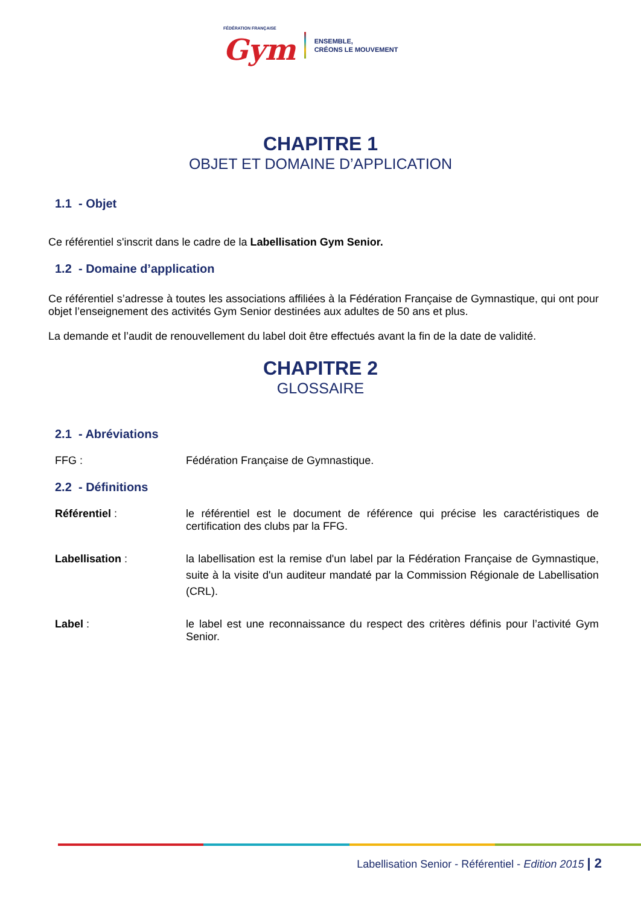FÉDÉRATION FRANÇAISE
Gym
ENSEMBLE,
CRÉONS LE MOUVEMENT
CHAPITRE 1
OBJET ET DOMAINE D’APPLICATION
1.1 - Objet
Ce référentiel s'inscrit dans le cadre de la Labellisation Gym Senior.
1.2 - Domaine d’application
Ce référentiel s’adresse à toutes les associations affiliées à la Fédération Française de Gymnastique, qui ont pour objet l’enseignement des activités Gym Senior destinées aux adultes de 50 ans et plus.
La demande et l’audit de renouvellement du label doit être effectués avant la fin de la date de validité.
CHAPITRE 2
GLOSSAIRE
2.1 - Abréviations
FFG : Fédération Française de Gymnastique.
2.2 - Définitions
Référentiel : le référentiel est le document de référence qui précise les caractéristiques de certification des clubs par la FFG.
Labellisation : la labellisation est la remise d'un label par la Fédération Française de Gymnastique, suite à la visite d'un auditeur mandaté par la Commission Régionale de Labellisation (CRL).
Label : le label est une reconnaissance du respect des critères définis pour l’activité Gym Senior.
Labellisation Senior - Référentiel - Edition 2015 | 2